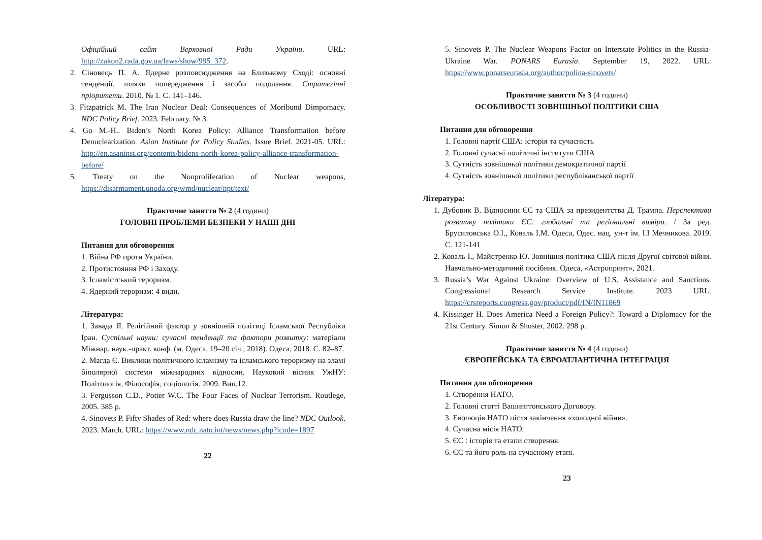Офіційний сайт Верховної Ради України. URL: http://zakon2.rada.gov.ua/laws/show/995_372.
2. Сіновець П. А. Ядерне розповсюдження на Близькому Сході: основні тенденції, шляхи попередження і засоби подолання. Стратегічні пріоритети. 2010. № 1. С. 141–146.
3. Fitzpatrick M. The Iran Nuclear Deal: Consequences of Moribund Dimpomacy. NDC Policy Brief. 2023. February. № 3.
4. Go M.-H.. Biden’s North Korea Policy: Alliance Transformation before Denuclearization. Asian Institute for Policy Studies. Issue Brief. 2021-05. URL: http://en.asaninst.org/contents/bidens-north-korea-policy-alliance-transformation-before/
5. Treaty on the Nonproliferation of Nuclear weapons, https://disarmament.unoda.org/wmd/nuclear/npt/text/
Практичне заняття № 2 (4 години)
ГОЛОВНІ ПРОБЛЕМИ БЕЗПЕКИ У НАШІ ДНІ
Питання для обговорення
1. Війна РФ проти України.
2. Протистояння РФ і Заходу.
3. Ісламістський тероризм.
4. Ядерний тероризм: 4 види.
Література:
1. Завада Я. Релігійний фактор у зовнішній політиці Ісламської Республіки Іран. Суспільні науки: сучасні тенденції та фактори розвитку: матеріали Міжнар. наук.-практ. конф. (м. Одеса, 19–20 січ., 2018). Одеса, 2018. С. 82–87.
2. Магда Є. Виклики політичного ісламізму та ісламського тероризму на зламі біполярної системи міжнародних відносин. Науковий вісник УжНУ: Політологія, Філософія, соціологія. 2009. Вип.12.
3. Fergusson C.D., Potter W.C. The Four Faces of Nuclear Terrorism. Routlege, 2005. 385 p.
4. Sinovets P. Fifty Shades of Red: where does Russia draw the line? NDC Outlook. 2023. March. URL: https://www.ndc.nato.int/news/news.php?icode=1897
22
5. Sinovets P. The Nuclear Weapons Factor on Interstate Politics in the Russia-Ukraine War. PONARS Eurasia. September 19, 2022. URL: https://www.ponarseurasia.org/author/polina-sinovets/
Практичне заняття № 3 (4 години)
ОСОБЛИВОСТІ ЗОВНІШНЬОЇ ПОЛІТИКИ США
Питання для обговорення
1. Головні партії США: історія та сучасність
2. Головні сучасні політичні інститути США
3. Сутність зовнішньої політики демократичної партії
4. Сутність зовнішньої політики республіканської партії
Література:
1. Дубовик В. Відносини ЄС та США за президентства Д. Трампа. Перспективи розвитку політики ЄС: глобальні та регіональні виміри. / За ред. Брусиловська О.І., Коваль І.М. Одеса, Одес. нац. ун-т ім. І.І Мечникова. 2019. С. 121-141
2. Коваль І., Майстренко Ю. Зовнішня політика США після Другої світової війни. Навчально-методичний посібник. Одеса, «Астропринт», 2021.
3. Russia’s War Against Ukraine: Overview of U.S. Assistance and Sanctions. Congressional Research Service Institute. 2023 URL: https://crsreports.congress.gov/product/pdf/IN/IN11869
4. Kissinger H. Does America Need a Foreign Policy?: Toward a Diplomacy for the 21st Century. Simon & Shuster, 2002. 298 p.
Практичне заняття № 4 (4 години)
ЄВРОПЕЙСЬКА ТА ЄВРОАТЛАНТИЧНА ІНТЕГРАЦІЯ
Питання для обговорення
1. Створення НАТО.
2. Головні статті Вашингтонського Договору.
3. Еволюція НАТО після закінчення «холодної війни».
4. Сучасна місія НАТО.
5. ЄС : історія та етапи створення.
6. ЄС та його роль на сучасному етапі.
23